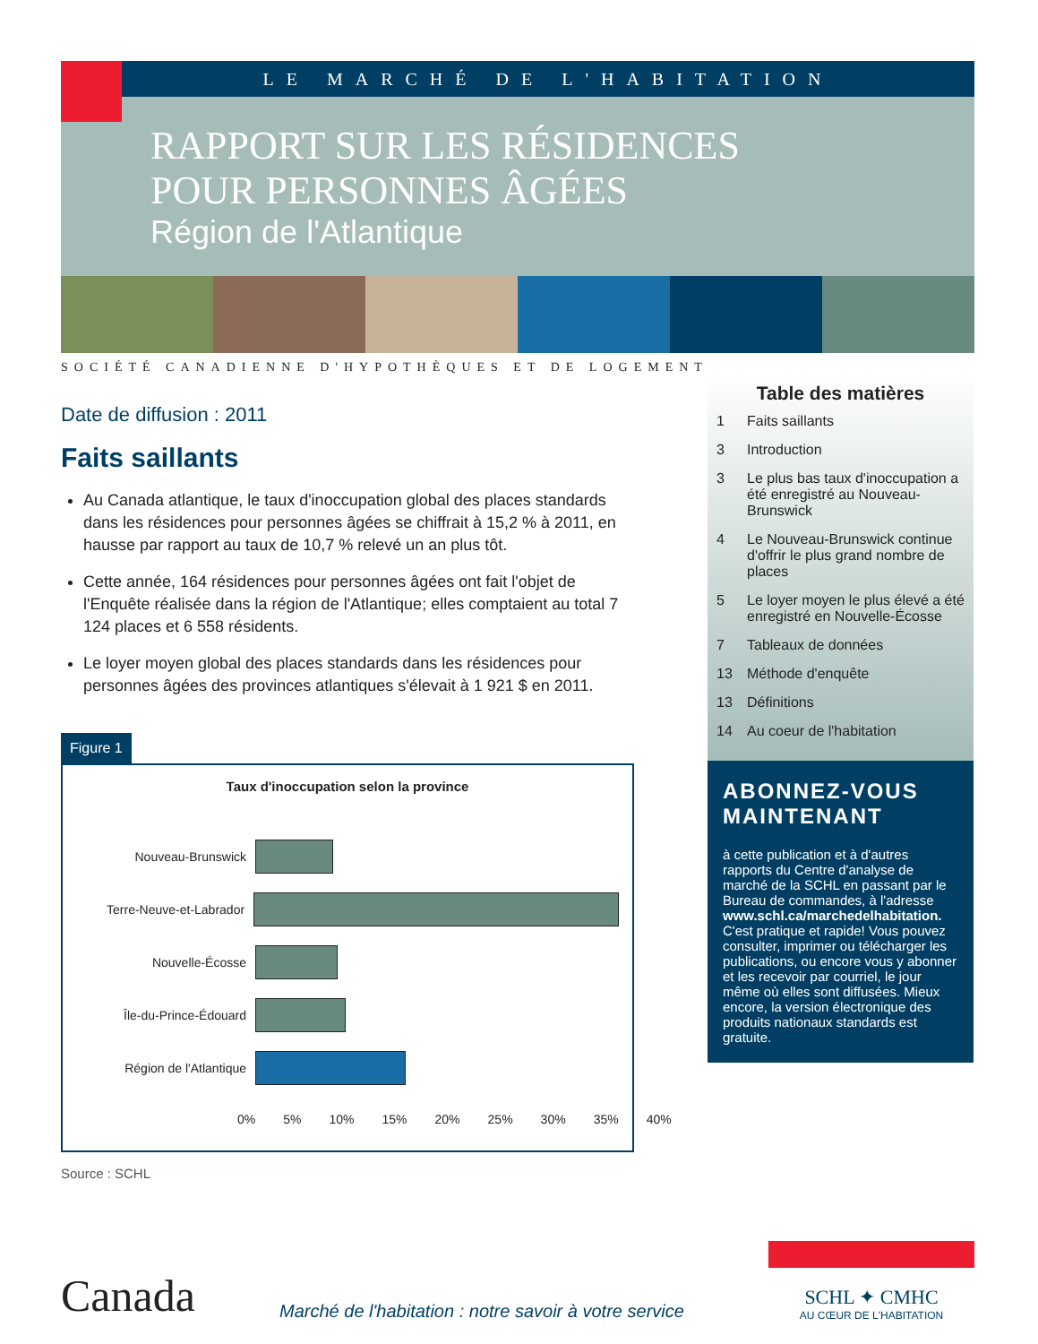LE MARCHÉ DE L'HABITATION
RAPPORT SUR LES RÉSIDENCES
POUR PERSONNES ÂGÉES
Région de l'Atlantique
SOCIÉTÉ CANADIENNE D'HYPOTHÈQUES ET DE LOGEMENT
Date de diffusion : 2011
Faits saillants
Au Canada atlantique, le taux d'inoccupation global des places standards dans les résidences pour personnes âgées se chiffrait à 15,2 % à 2011, en hausse par rapport au taux de 10,7 % relevé un an plus tôt.
Cette année, 164 résidences pour personnes âgées ont fait l'objet de l'Enquête réalisée dans la région de l'Atlantique; elles comptaient au total 7 124 places et 6 558 résidents.
Le loyer moyen global des places standards dans les résidences pour personnes âgées des provinces atlantiques s'élevait à 1 921 $ en 2011.
Figure 1
Taux d'inoccupation selon la province
Nouveau-Brunswick
Terre-Neuve-et-Labrador
Nouvelle-Écosse
Île-du-Prince-Édouard
Région de l'Atlantique
0% 5% 10% 15% 20% 25% 30% 35% 40%
Source : SCHL
Table des matières
1 Faits saillants
3 Introduction
3 Le plus bas taux d'inoccupation a été enregistré au Nouveau-Brunswick
4 Le Nouveau-Brunswick continue d'offrir le plus grand nombre de places
5 Le loyer moyen le plus élevé a été enregistré en Nouvelle-Écosse
7 Tableaux de données
13 Méthode d'enquête
13 Définitions
14 Au coeur de l'habitation
ABONNEZ-VOUS MAINTENANT
à cette publication et à d'autres rapports du Centre d'analyse de marché de la SCHL en passant par le Bureau de commandes, à l'adresse www.schl.ca/marchedelhabitation. C'est pratique et rapide! Vous pouvez consulter, imprimer ou télécharger les publications, ou encore vous y abonner et les recevoir par courriel, le jour même où elles sont diffusées. Mieux encore, la version électronique des produits nationaux standards est gratuite.
Canada
Marché de l'habitation : notre savoir à votre service
SCHL ✦ CMHC
AU CŒUR DE L'HABITATION